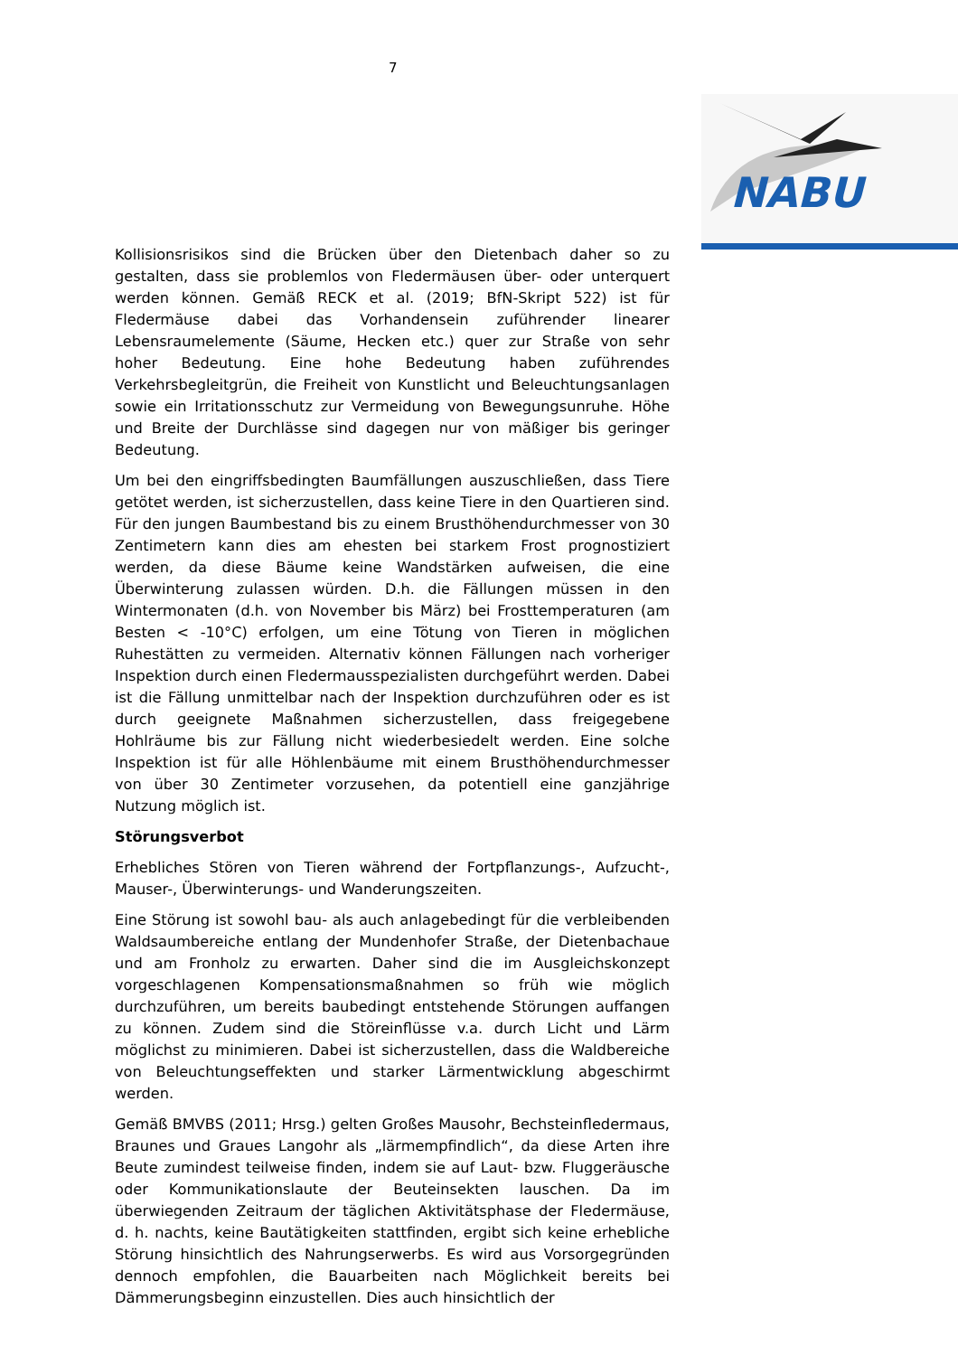7
NABU
Kollisionsrisikos sind die Brücken über den Dietenbach daher so zu gestalten, dass sie problemlos von Fledermäusen über- oder unterquert werden können. Gemäß RECK et al. (2019; BfN-Skript 522) ist für Fledermäuse dabei das Vorhandensein zuführender linearer Lebensraumelemente (Säume, Hecken etc.) quer zur Straße von sehr hoher Bedeutung. Eine hohe Bedeutung haben zuführendes Verkehrsbegleitgrün, die Freiheit von Kunstlicht und Beleuchtungsanlagen sowie ein Irritationsschutz zur Vermeidung von Bewegungsunruhe. Höhe und Breite der Durchlässe sind dagegen nur von mäßiger bis geringer Bedeutung.
Um bei den eingriffsbedingten Baumfällungen auszuschließen, dass Tiere getötet werden, ist sicherzustellen, dass keine Tiere in den Quartieren sind. Für den jungen Baumbestand bis zu einem Brusthöhendurchmesser von 30 Zentimetern kann dies am ehesten bei starkem Frost prognostiziert werden, da diese Bäume keine Wandstärken aufweisen, die eine Überwinterung zulassen würden. D.h. die Fällungen müssen in den Wintermonaten (d.h. von November bis März) bei Frosttemperaturen (am Besten < -10°C) erfolgen, um eine Tötung von Tieren in möglichen Ruhestätten zu vermeiden. Alternativ können Fällungen nach vorheriger Inspektion durch einen Fledermausspezialisten durchgeführt werden. Dabei ist die Fällung unmittelbar nach der Inspektion durchzuführen oder es ist durch geeignete Maßnahmen sicherzustellen, dass freigegebene Hohlräume bis zur Fällung nicht wiederbesiedelt werden. Eine solche Inspektion ist für alle Höhlenbäume mit einem Brusthöhendurchmesser von über 30 Zentimeter vorzusehen, da potentiell eine ganzjährige Nutzung möglich ist.
Störungsverbot
Erhebliches Stören von Tieren während der Fortpflanzungs-, Aufzucht-, Mauser-, Überwinterungs- und Wanderungszeiten.
Eine Störung ist sowohl bau- als auch anlagebedingt für die verbleibenden Waldsaumbereiche entlang der Mundenhofer Straße, der Dietenbachaue und am Fronholz zu erwarten. Daher sind die im Ausgleichskonzept vorgeschlagenen Kompensationsmaßnahmen so früh wie möglich durchzuführen, um bereits baubedingt entstehende Störungen auffangen zu können. Zudem sind die Störeinflüsse v.a. durch Licht und Lärm möglichst zu minimieren. Dabei ist sicherzustellen, dass die Waldbereiche von Beleuchtungseffekten und starker Lärmentwicklung abgeschirmt werden.
Gemäß BMVBS (2011; Hrsg.) gelten Großes Mausohr, Bechsteinfledermaus, Braunes und Graues Langohr als „lärmempfindlich“, da diese Arten ihre Beute zumindest teilweise finden, indem sie auf Laut- bzw. Fluggeräusche oder Kommunikationslaute der Beuteinsekten lauschen. Da im überwiegenden Zeitraum der täglichen Aktivitätsphase der Fledermäuse, d. h. nachts, keine Bautätigkeiten stattfinden, ergibt sich keine erhebliche Störung hinsichtlich des Nahrungserwerbs. Es wird aus Vorsorgegründen dennoch empfohlen, die Bauarbeiten nach Möglichkeit bereits bei Dämmerungsbeginn einzustellen. Dies auch hinsichtlich der